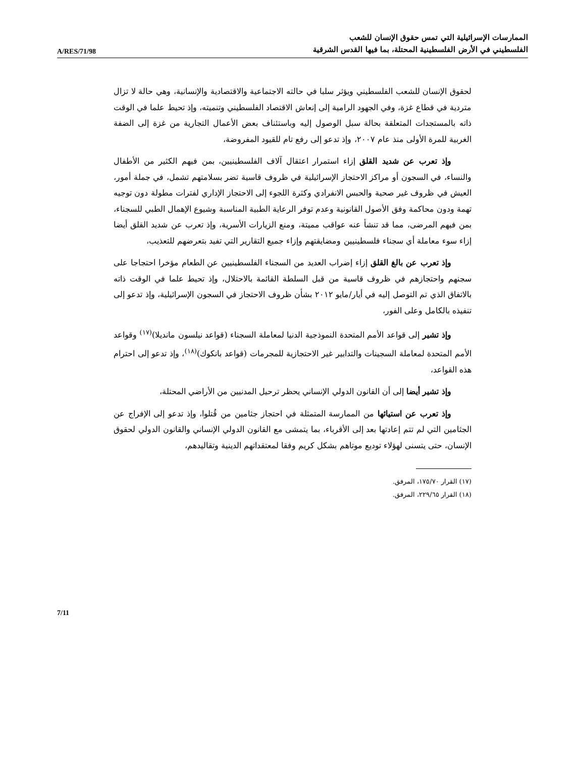A/RES/71/98
الممارسات الإسرائيلية التي تمس حقوق الإنسان للشعب
الفلسطيني في الأرض الفلسطينية المحتلة، بما فيها القدس الشرقية
لحقوق الإنسان للشعب الفلسطيني ويؤثر سلبا في حالته الاجتماعية والاقتصادية والإنسانية، وهي حالة لا تزال متردية في قطاع غزة، وفي الجهود الرامية إلى إنعاش الاقتصاد الفلسطيني وتنميته، وإذ تحيط علما في الوقت ذاته بالمستجدات المتعلقة بحالة سبل الوصول إليه وباستئناف بعض الأعمال التجارية من غزة إلى الضفة الغربية للمرة الأولى منذ عام ٢٠٠٧، وإذ تدعو إلى رفع تام للقيود المفروضة،
وإذ تعرب عن شديد القلق إزاء استمرار اعتقال آلاف الفلسطينيين، بمن فيهم الكثير من الأطفال والنساء، في السجون أو مراكز الاحتجاز الإسرائيلية في ظروف قاسية تضر بسلامتهم تشمل، في جملة أمور، العيش في ظروف غير صحية والحبس الانفرادي وكثرة اللجوء إلى الاحتجاز الإداري لفترات مطولة دون توجيه تهمة ودون محاكمة وفق الأصول القانونية وعدم توفر الرعاية الطبية المناسبة وشيوع الإهمال الطبي للسجناء، بمن فيهم المرضى، مما قد تنشأ عنه عواقب مميتة، ومنع الزيارات الأسرية، وإذ تعرب عن شديد القلق أيضا إزاء سوء معاملة أي سجناء فلسطينيين ومضايقتهم وإزاء جميع التقارير التي تفيد بتعرضهم للتعذيب،
وإذ تعرب عن بالغ القلق إزاء إضراب العديد من السجناء الفلسطينيين عن الطعام مؤخرا احتجاجا على سجنهم واحتجازهم في ظروف قاسية من قبل السلطة القائمة بالاحتلال، وإذ تحيط علما في الوقت ذاته بالاتفاق الذي تم التوصل إليه في أيار/مايو ٢٠١٢ بشأن ظروف الاحتجاز في السجون الإسرائيلية، وإذ تدعو إلى تنفيذه بالكامل وعلى الفور،
وإذ تشير إلى قواعد الأمم المتحدة النموذجية الدنيا لمعاملة السجناء (قواعد نيلسون مانديلا)<sup>(١٧)</sup> وقواعد الأمم المتحدة لمعاملة السجينات والتدابير غير الاحتجازية للمجرمات (قواعد بانكوك)<sup>(١٨)</sup>، وإذ تدعو إلى احترام هذه القواعد،
وإذ تشير أيضا إلى أن القانون الدولي الإنساني يحظر ترحيل المدنيين من الأراضي المحتلة،
وإذ تعرب عن استيائها من الممارسة المتمثلة في احتجاز جثامين من قُتلوا، وإذ تدعو إلى الإفراج عن الجثامين التي لم تتم إعادتها بعد إلى الأقرباء، بما يتمشى مع القانون الدولي الإنساني والقانون الدولي لحقوق الإنسان، حتى يتسنى لهؤلاء توديع موتاهم بشكل كريم وفقا لمعتقداتهم الدينية وتقاليدهم،
(١٧) القرار ١٧٥/٧٠، المرفق.
(١٨) القرار ٢٢٩/٦٥، المرفق.
7/11